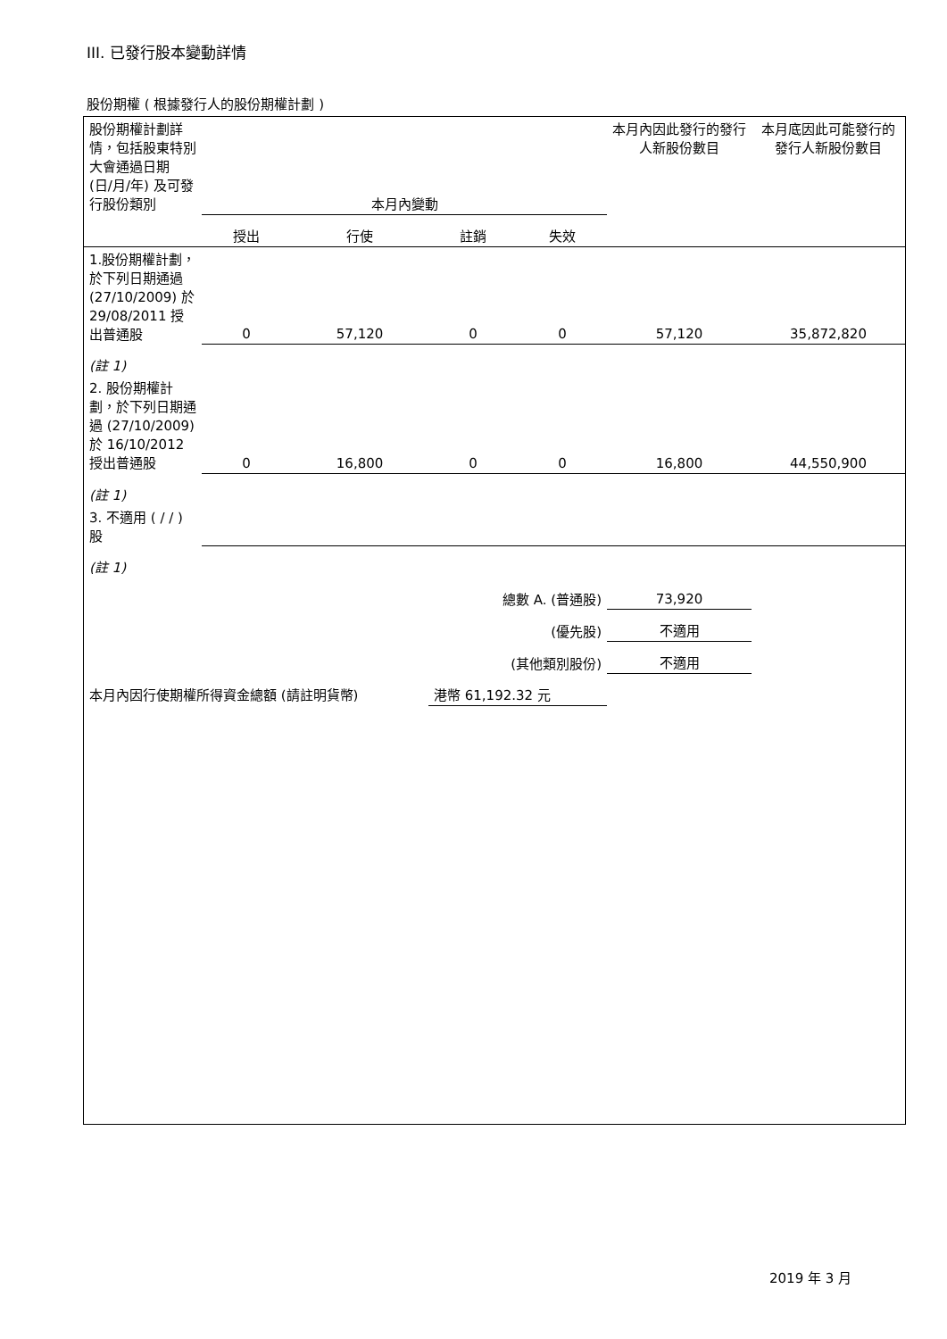III. 已發行股本變動詳情
股份期權 ( 根據發行人的股份期權計劃 )
| 股份期權計劃詳情，包括股東特別大會通過日期 (日/月/年) 及可發行股份類別 | 本月內變動 | | | | 本月內因此發行的發行人新股份數目 | 本月底因此可能發行的發行人新股份數目 |
| --- | --- | --- | --- | --- | --- | --- |
| | 授出 | 行使 | 註銷 | 失效 | | |
| 1.股份期權計劃，於下列日期通過 (27/10/2009) 於 29/08/2011 授出普通股 | 0 | 57,120 | 0 | 0 | 57,120 | 35,872,820 |
| (註 1) | | | | | | |
| 2. 股份期權計劃，於下列日期通過 (27/10/2009) 於 16/10/2012 授出普通股 | 0 | 16,800 | 0 | 0 | 16,800 | 44,550,900 |
| (註 1) | | | | | | |
| 3. 不適用 ( / / ) 股 | | | | | | |
| (註 1) | | | | | | |
| 總數 A. (普通股) | | | | | 73,920 | |
| (優先股) | | | | | 不適用 | |
| (其他類別股份) | | | | | 不適用 | |
| 本月內因行使期權所得資金總額 (請註明貨幣) | | | 港幣 61,192.32 元 | | | |
2019 年 3 月